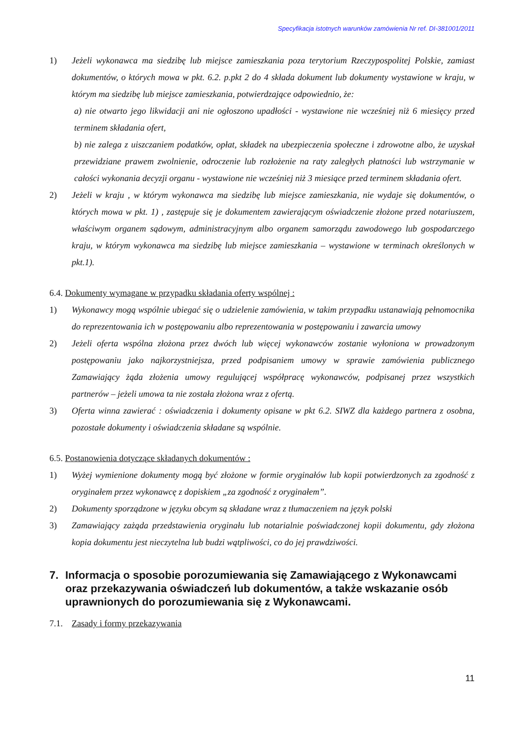Specyfikacja istotnych warunków zamówienia Nr ref. DI-381001/2011
1) Jeżeli wykonawca ma siedzibę lub miejsce zamieszkania poza terytorium Rzeczypospolitej Polskie, zamiast dokumentów, o których mowa w pkt. 6.2. p.pkt 2 do 4 składa dokument lub dokumenty wystawione w kraju, w którym ma siedzibę lub miejsce zamieszkania, potwierdzające odpowiednio, że:
a) nie otwarto jego likwidacji ani nie ogłoszono upadłości - wystawione nie wcześniej niż 6 miesięcy przed terminem składania ofert,
b) nie zalega z uiszczaniem podatków, opłat, składek na ubezpieczenia społeczne i zdrowotne albo, że uzyskał przewidziane prawem zwolnienie, odroczenie lub rozłożenie na raty zaległych płatności lub wstrzymanie w całości wykonania decyzji organu - wystawione nie wcześniej niż 3 miesiące przed terminem składania ofert.
2) Jeżeli w kraju , w którym wykonawca ma siedzibę lub miejsce zamieszkania, nie wydaje się dokumentów, o których mowa w pkt. 1) , zastępuje się je dokumentem zawierającym oświadczenie złożone przed notariuszem, właściwym organem sądowym, administracyjnym albo organem samorządu zawodowego lub gospodarczego kraju, w którym wykonawca ma siedzibę lub miejsce zamieszkania – wystawione w terminach określonych w pkt.1).
6.4. Dokumenty wymagane w przypadku składania oferty wspólnej :
1) Wykonawcy mogą wspólnie ubiegać się o udzielenie zamówienia, w takim przypadku ustanawiają pełnomocnika do reprezentowania ich w postępowaniu albo reprezentowania w postępowaniu i zawarcia umowy
2) Jeżeli oferta wspólna złożona przez dwóch lub więcej wykonawców zostanie wyłoniona w prowadzonym postępowaniu jako najkorzystniejsza, przed podpisaniem umowy w sprawie zamówienia publicznego Zamawiający żąda złożenia umowy regulującej współpracę wykonawców, podpisanej przez wszystkich partnerów – jeżeli umowa ta nie została złożona wraz z ofertą.
3) Oferta winna zawierać : oświadczenia i dokumenty opisane w pkt 6.2. SIWZ dla każdego partnera z osobna, pozostałe dokumenty i oświadczenia składane są wspólnie.
6.5. Postanowienia dotyczące składanych dokumentów :
1) Wyżej wymienione dokumenty mogą być złożone w formie oryginałów lub kopii potwierdzonych za zgodność z oryginałem przez wykonawcę z dopiskiem „za zgodność z oryginałem”.
2) Dokumenty sporządzone w języku obcym są składane wraz z tłumaczeniem na język polski
3) Zamawiający zażąda przedstawienia oryginału lub notarialnie poświadczonej kopii dokumentu, gdy złożona kopia dokumentu jest nieczytelna lub budzi wątpliwości, co do jej prawdziwości.
7. Informacja o sposobie porozumiewania się Zamawiającego z Wykonawcami oraz przekazywania oświadczeń lub dokumentów, a także wskazanie osób uprawnionych do porozumiewania się z Wykonawcami.
7.1. Zasady i formy przekazywania
11